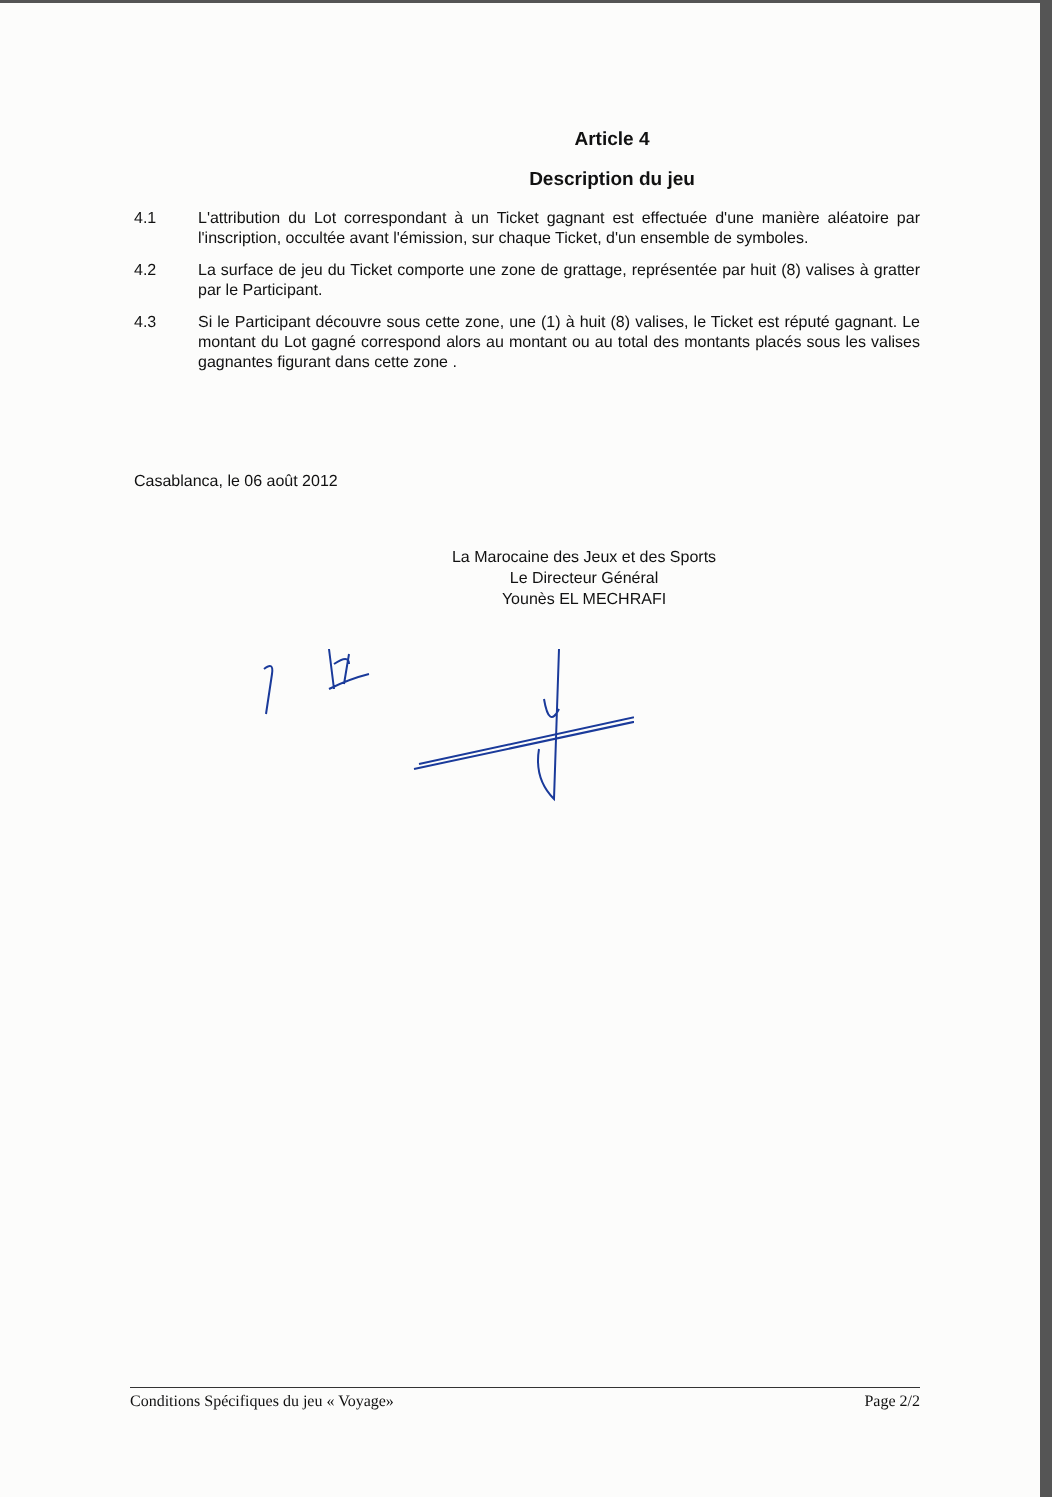Article 4
Description du jeu
4.1 L'attribution du Lot correspondant à un Ticket gagnant est effectuée d'une manière aléatoire par l'inscription, occultée avant l'émission, sur chaque Ticket, d'un ensemble de symboles.
4.2 La surface de jeu du Ticket comporte une zone de grattage, représentée par huit (8) valises à gratter par le Participant.
4.3 Si le Participant découvre sous cette zone, une (1) à huit (8) valises, le Ticket est réputé gagnant. Le montant du Lot gagné correspond alors au montant ou au total des montants placés sous les valises gagnantes figurant dans cette zone .
Casablanca, le 06 août 2012
La Marocaine des Jeux et des Sports
Le Directeur Général
Younès EL MECHRAFI
Conditions Spécifiques du jeu « Voyage» Page 2/2